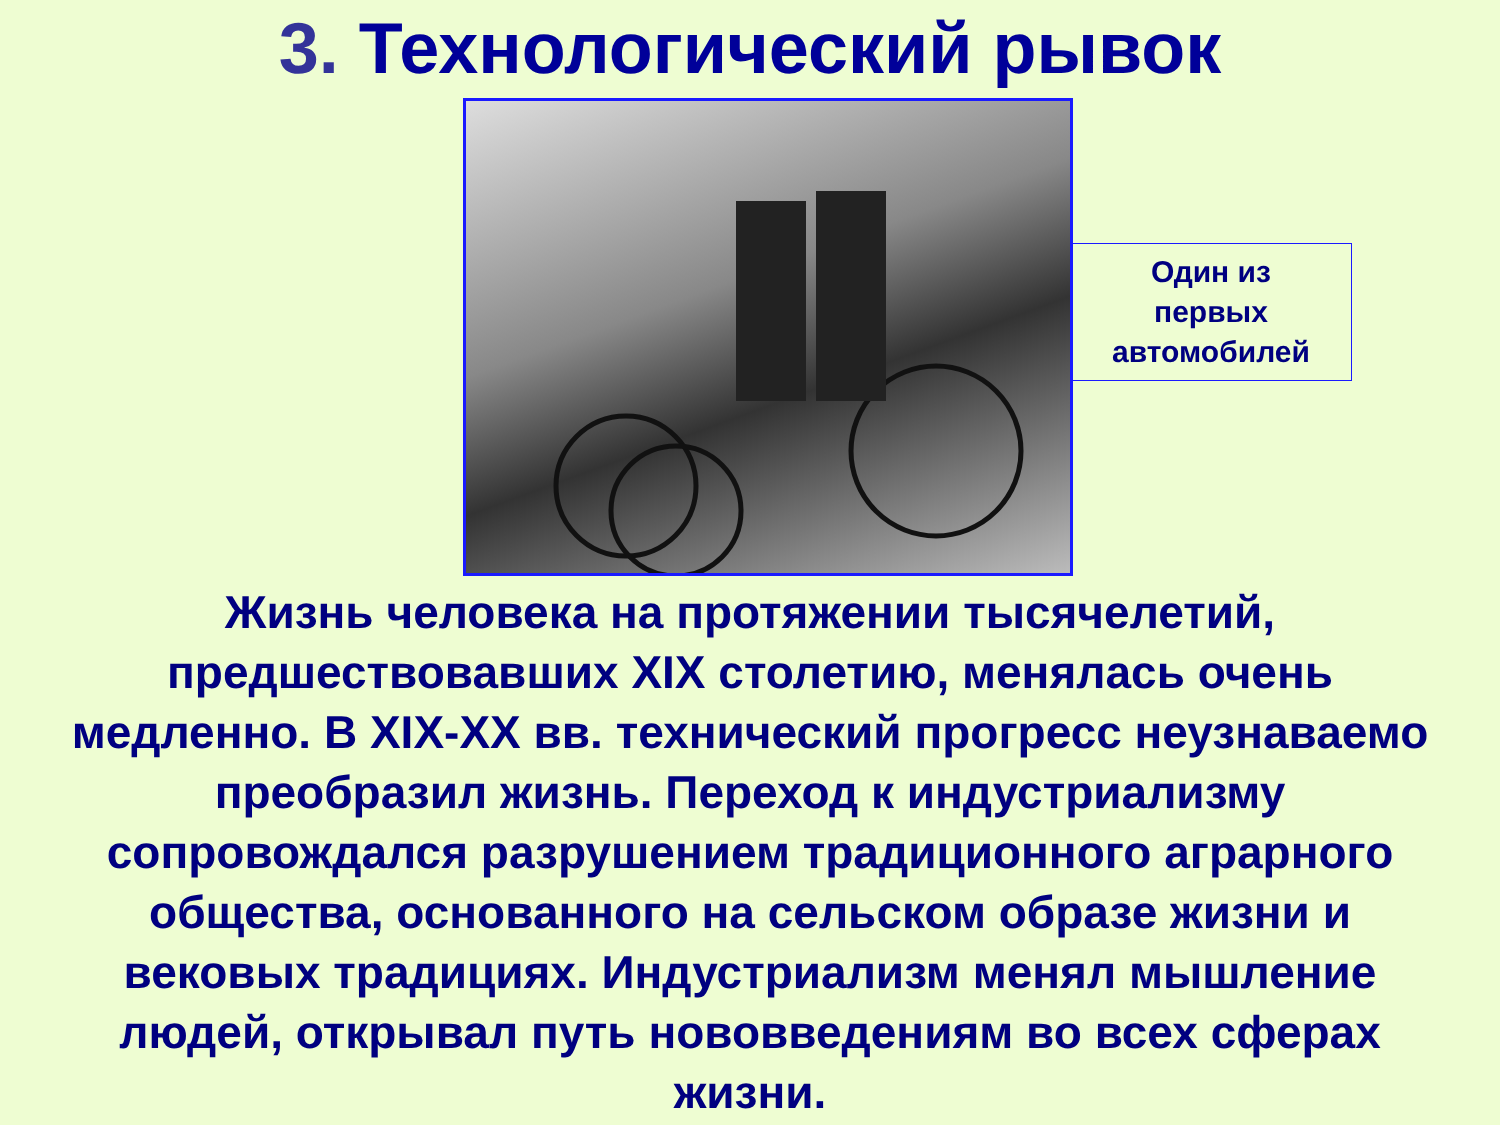3. Технологический рывок
Один из
первых
автомобилей
Жизнь человека на протяжении тысячелетий, предшествовавших XIX столетию, менялась очень медленно. В XIX-XX вв. технический прогресс неузнаваемо преобразил жизнь. Переход к индустриализму сопровождался разрушением традиционного аграрного общества, основанного на сельском образе жизни и вековых традициях. Индустриализм менял мышление людей, открывал путь нововведениям во всех сферах жизни.